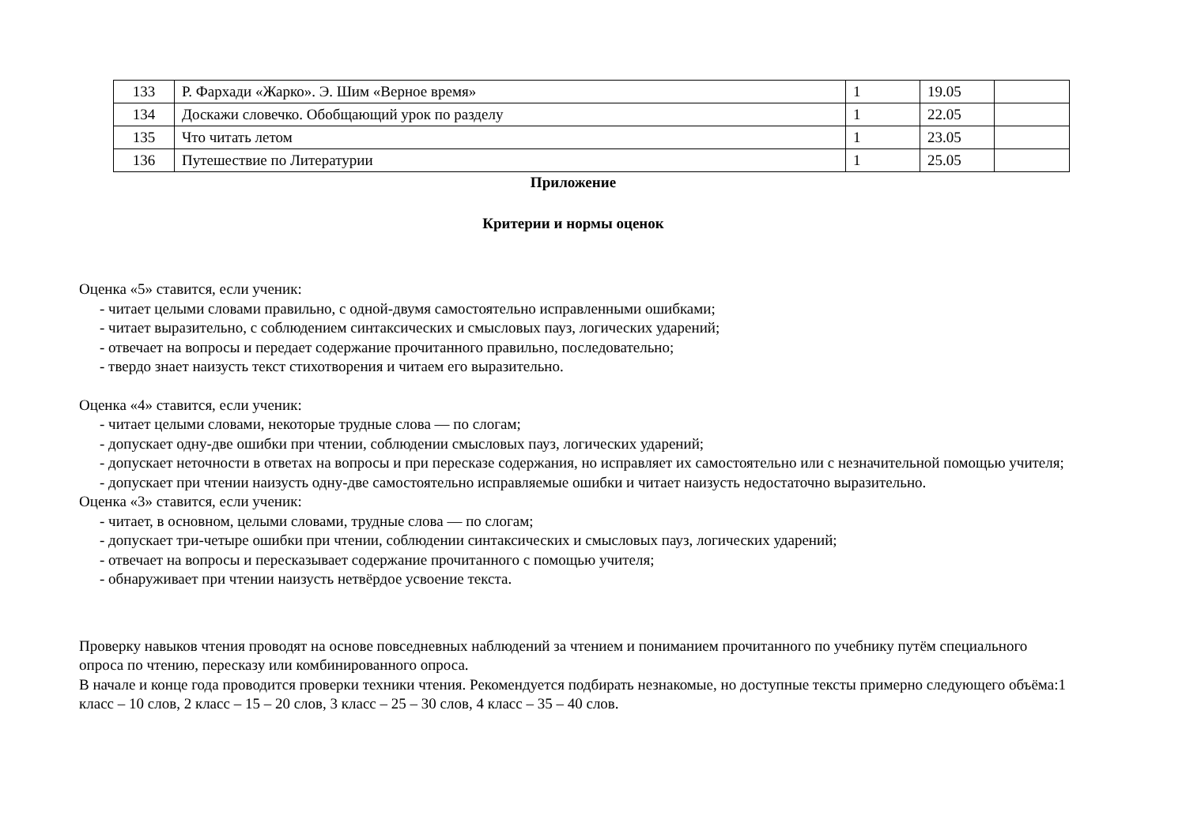| 133 | Р. Фархади «Жарко». Э. Шим «Верное время» | 1 | 19.05 | |
| 134 | Доскажи словечко. Обобщающий урок по разделу | 1 | 22.05 | |
| 135 | Что читать летом | 1 | 23.05 | |
| 136 | Путешествие по Литературии | 1 | 25.05 | |
Приложение
Критерии и нормы оценок
Оценка «5» ставится, если ученик:
- читает целыми словами правильно, с одной-двумя самостоятельно исправленными ошибками;
- читает выразительно, с соблюдением синтаксических и смысловых пауз, логических ударений;
- отвечает на вопросы и передает содержание прочитанного правильно, последовательно;
- твердо знает наизусть текст стихотворения и читаем его выразительно.
Оценка «4» ставится, если ученик:
- читает целыми словами, некоторые трудные слова — по слогам;
- допускает одну-две ошибки при чтении, соблюдении смысловых пауз, логических ударений;
- допускает неточности в ответах на вопросы и при пересказе содержания, но исправляет их самостоятельно или с незначительной помощью учителя;
- допускает при чтении наизусть одну-две самостоятельно исправляемые ошибки и читает наизусть недостаточно выразительно.
Оценка «3» ставится, если ученик:
- читает, в основном, целыми словами, трудные слова — по слогам;
- допускает три-четыре ошибки при чтении, соблюдении синтаксических и смысловых пауз, логических ударений;
- отвечает на вопросы и пересказывает содержание прочитанного с помощью учителя;
- обнаруживает при чтении наизусть нетвёрдое усвоение текста.
Проверку навыков чтения проводят на основе повседневных наблюдений за чтением и пониманием прочитанного по учебнику путём специального опроса по чтению, пересказу или комбинированного опроса.
В начале и конце года проводится проверки техники чтения. Рекомендуется подбирать незнакомые, но доступные тексты примерно следующего объёма:1 класс – 10 слов, 2 класс – 15 – 20 слов, 3 класс – 25 – 30 слов, 4 класс – 35 – 40 слов.